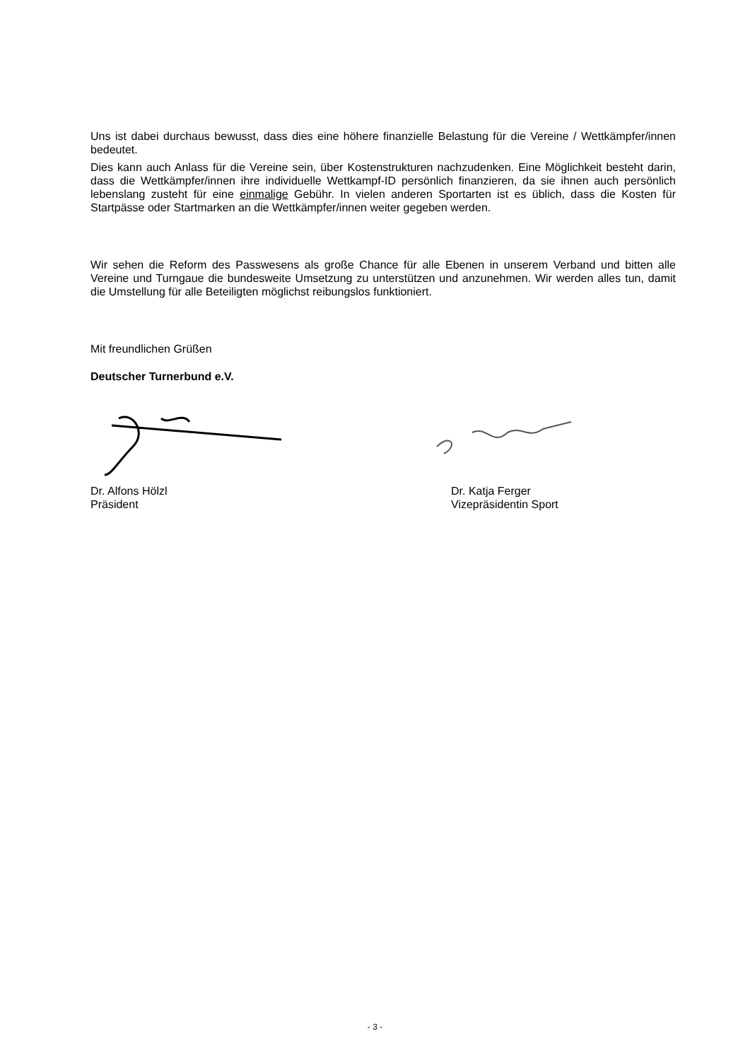Uns ist dabei durchaus bewusst, dass dies eine höhere finanzielle Belastung für die Vereine / Wettkämpfer/innen bedeutet.
Dies kann auch Anlass für die Vereine sein, über Kostenstrukturen nachzudenken. Eine Möglichkeit besteht darin, dass die Wettkämpfer/innen ihre individuelle Wettkampf-ID persönlich finanzieren, da sie ihnen auch persönlich lebenslang zusteht für eine einmalige Gebühr. In vielen anderen Sportarten ist es üblich, dass die Kosten für Startpässe oder Startmarken an die Wettkämpfer/innen weiter gegeben werden.
Wir sehen die Reform des Passwesens als große Chance für alle Ebenen in unserem Verband und bitten alle Vereine und Turngaue die bundesweite Umsetzung zu unterstützen und anzunehmen. Wir werden alles tun, damit die Umstellung für alle Beteiligten möglichst reibungslos funktioniert.
Mit freundlichen Grüßen
Deutscher Turnerbund e.V.
Dr. Alfons Hölzl
Präsident
Dr. Katja Ferger
Vizepräsidentin Sport
- 3 -